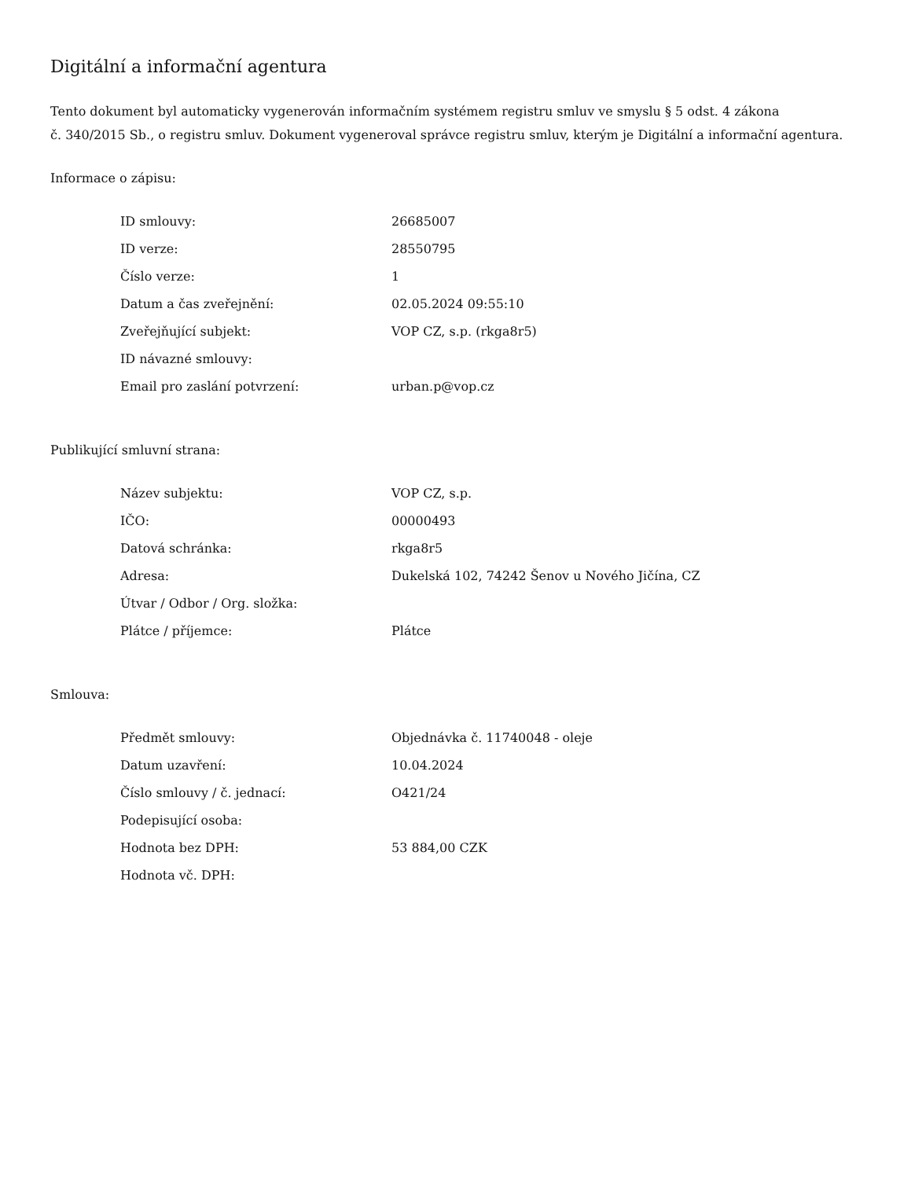Digitální a informační agentura
Tento dokument byl automaticky vygenerován informačním systémem registru smluv ve smyslu § 5 odst. 4 zákona
č. 340/2015 Sb., o registru smluv. Dokument vygeneroval správce registru smluv, kterým je Digitální a informační agentura.
Informace o zápisu:
| ID smlouvy: | 26685007 |
| ID verze: | 28550795 |
| Číslo verze: | 1 |
| Datum a čas zveřejnění: | 02.05.2024 09:55:10 |
| Zveřejňující subjekt: | VOP CZ, s.p. (rkga8r5) |
| ID návazné smlouvy: | |
| Email pro zaslání potvrzení: | urban.p@vop.cz |
Publikující smluvní strana:
| Název subjektu: | VOP CZ, s.p. |
| IČO: | 00000493 |
| Datová schránka: | rkga8r5 |
| Adresa: | Dukelská 102, 74242 Šenov u Nového Jičína, CZ |
| Útvar / Odbor / Org. složka: | |
| Plátce / příjemce: | Plátce |
Smlouva:
| Předmět smlouvy: | Objednávka č. 11740048 - oleje |
| Datum uzavření: | 10.04.2024 |
| Číslo smlouvy / č. jednací: | O421/24 |
| Podepisující osoba: | |
| Hodnota bez DPH: | 53 884,00 CZK |
| Hodnota vč. DPH: | |